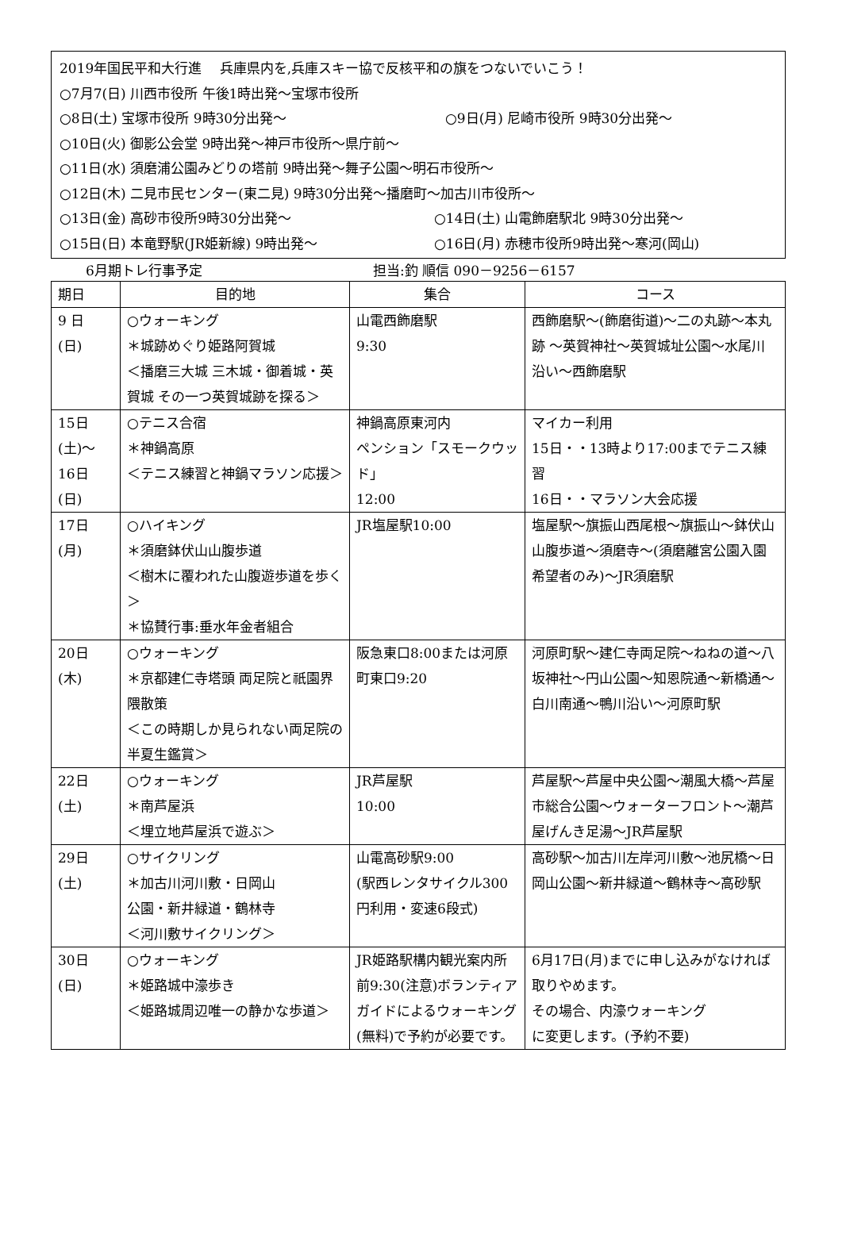2019年国民平和大行進　 兵庫県内を,兵庫スキー協で反核平和の旗をつないでいこう！
○7月7(日) 川西市役所 午後1時出発～宝塚市役所
○8日(土) 宝塚市役所 9時30分出発～ ○9日(月) 尼崎市役所 9時30分出発～
○10日(火) 御影公会堂 9時出発～神戸市役所～県庁前～
○11日(水) 須磨浦公園みどりの塔前 9時出発～舞子公園～明石市役所～
○12日(木) 二見市民センター(東二見) 9時30分出発～播磨町～加古川市役所～
○13日(金) 高砂市役所9時30分出発～ ○14日(土) 山電飾磨駅北 9時30分出発～
○15日(日) 本竜野駅(JR姫新線) 9時出発～ ○16日(月) 赤穂市役所9時出発～寒河(岡山)
6月期トレ行事予定 担当:釣 順信 090－9256－6157
| 期日 | 目的地 | 集合 | コース |
| --- | --- | --- | --- |
| 9 日 (日) | ○ウォーキング ＊城跡めぐり姫路阿賀城 ＜播磨三大城 三木城・御着城・英賀城 その一つ英賀城跡を探る＞ | 山電西飾磨駅 9:30 | 西飾磨駅～(飾磨街道)～二の丸跡～本丸跡 ～英賀神社～英賀城址公園～水尾川沿い～西飾磨駅 |
| 15日 (土)～ 16日 (日) | ○テニス合宿 ＊神鍋高原 ＜テニス練習と神鍋マラソン応援＞ | 神鍋高原東河内 ペンション「スモークウッド」 12:00 | マイカー利用 15日・・13時より17:00までテニス練習 16日・・マラソン大会応援 |
| 17日 (月) | ○ハイキング ＊須磨鉢伏山山腹歩道 ＜樹木に覆われた山腹遊歩道を歩く＞ ＊協賛行事:垂水年金者組合 | JR塩屋駅10:00 | 塩屋駅～旗振山西尾根～旗振山～鉢伏山山腹歩道～須磨寺～(須磨離宮公園入園 希望者のみ)～JR須磨駅 |
| 20日 (木) | ○ウォーキング ＊京都建仁寺塔頭 両足院と祇園界隈散策 ＜この時期しか見られない両足院の半夏生鑑賞＞ | 阪急東口8:00または河原町東口9:20 | 河原町駅～建仁寺両足院～ねねの道～八坂神社～円山公園～知恩院通～新橋通～白川南通～鴨川沿い～河原町駅 |
| 22日 (土) | ○ウォーキング ＊南芦屋浜 ＜埋立地芦屋浜で遊ぶ＞ | JR芦屋駅 10:00 | 芦屋駅～芦屋中央公園～潮風大橋～芦屋市総合公園～ウォーターフロント～潮芦屋げんき足湯～JR芦屋駅 |
| 29日 (土) | ○サイクリング ＊加古川河川敷・日岡山 公園・新井緑道・鶴林寺 ＜河川敷サイクリング＞ | 山電高砂駅9:00 (駅西レンタサイクル300円利用・変速6段式) | 高砂駅～加古川左岸河川敷～池尻橋～日岡山公園～新井緑道～鶴林寺～高砂駅 |
| 30日 (日) | ○ウォーキング ＊姫路城中濠歩き ＜姫路城周辺唯一の静かな歩道＞ | JR姫路駅構内観光案内所前9:30(注意)ボランティアガイドによるウォーキング(無料)で予約が必要です。 | 6月17日(月)までに申し込みがなければ取りやめます。 その場合、内濠ウォーキング に変更します。(予約不要) |